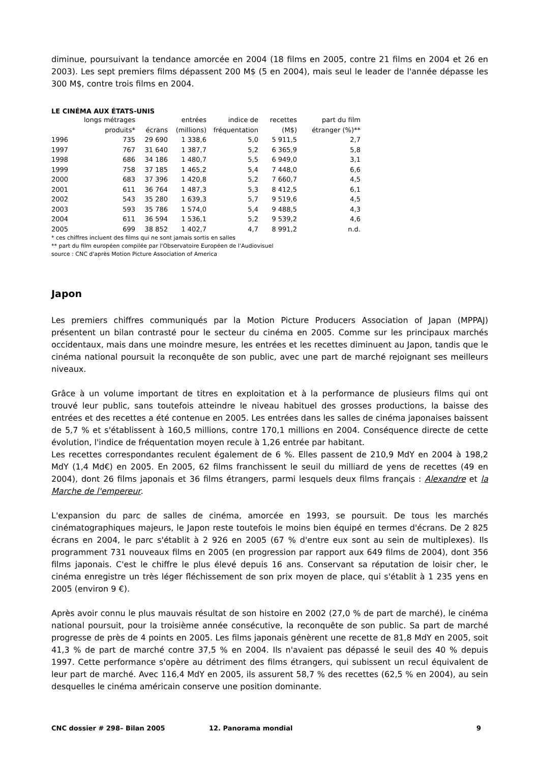diminue, poursuivant la tendance amorcée en 2004 (18 films en 2005, contre 21 films en 2004 et 26 en 2003). Les sept premiers films dépassent 200 M$ (5 en 2004), mais seul le leader de l'année dépasse les 300 M$, contre trois films en 2004.
LE CINÉMA AUX ÉTATS-UNIS
| | longs métrages produits* | écrans | entrées (millions) | indice de fréquentation | recettes (M$) | part du film étranger (%)** |
| --- | --- | --- | --- | --- | --- | --- |
| 1996 | 735 | 29 690 | 1 338,6 | 5,0 | 5 911,5 | 2,7 |
| 1997 | 767 | 31 640 | 1 387,7 | 5,2 | 6 365,9 | 5,8 |
| 1998 | 686 | 34 186 | 1 480,7 | 5,5 | 6 949,0 | 3,1 |
| 1999 | 758 | 37 185 | 1 465,2 | 5,4 | 7 448,0 | 6,6 |
| 2000 | 683 | 37 396 | 1 420,8 | 5,2 | 7 660,7 | 4,5 |
| 2001 | 611 | 36 764 | 1 487,3 | 5,3 | 8 412,5 | 6,1 |
| 2002 | 543 | 35 280 | 1 639,3 | 5,7 | 9 519,6 | 4,5 |
| 2003 | 593 | 35 786 | 1 574,0 | 5,4 | 9 488,5 | 4,3 |
| 2004 | 611 | 36 594 | 1 536,1 | 5,2 | 9 539,2 | 4,6 |
| 2005 | 699 | 38 852 | 1 402,7 | 4,7 | 8 991,2 | n.d. |
* ces chiffres incluent des films qui ne sont jamais sortis en salles
** part du film européen compilée par l'Observatoire Européen de l'Audiovisuel
source : CNC d'après Motion Picture Association of America
Japon
Les premiers chiffres communiqués par la Motion Picture Producers Association of Japan (MPPAJ) présentent un bilan contrasté pour le secteur du cinéma en 2005. Comme sur les principaux marchés occidentaux, mais dans une moindre mesure, les entrées et les recettes diminuent au Japon, tandis que le cinéma national poursuit la reconquête de son public, avec une part de marché rejoignant ses meilleurs niveaux.
Grâce à un volume important de titres en exploitation et à la performance de plusieurs films qui ont trouvé leur public, sans toutefois atteindre le niveau habituel des grosses productions, la baisse des entrées et des recettes a été contenue en 2005. Les entrées dans les salles de cinéma japonaises baissent de 5,7 % et s'établissent à 160,5 millions, contre 170,1 millions en 2004. Conséquence directe de cette évolution, l'indice de fréquentation moyen recule à 1,26 entrée par habitant.
Les recettes correspondantes reculent également de 6 %. Elles passent de 210,9 MdY en 2004 à 198,2 MdY (1,4 Md€) en 2005. En 2005, 62 films franchissent le seuil du milliard de yens de recettes (49 en 2004), dont 26 films japonais et 36 films étrangers, parmi lesquels deux films français : Alexandre et la Marche de l'empereur.
L'expansion du parc de salles de cinéma, amorcée en 1993, se poursuit. De tous les marchés cinématographiques majeurs, le Japon reste toutefois le moins bien équipé en termes d'écrans. De 2 825 écrans en 2004, le parc s'établit à 2 926 en 2005 (67 % d'entre eux sont au sein de multiplexes). Ils programment 731 nouveaux films en 2005 (en progression par rapport aux 649 films de 2004), dont 356 films japonais. C'est le chiffre le plus élevé depuis 16 ans. Conservant sa réputation de loisir cher, le cinéma enregistre un très léger fléchissement de son prix moyen de place, qui s'établit à 1 235 yens en 2005 (environ 9 €).
Après avoir connu le plus mauvais résultat de son histoire en 2002 (27,0 % de part de marché), le cinéma national poursuit, pour la troisième année consécutive, la reconquête de son public. Sa part de marché progresse de près de 4 points en 2005. Les films japonais génèrent une recette de 81,8 MdY en 2005, soit 41,3 % de part de marché contre 37,5 % en 2004. Ils n'avaient pas dépassé le seuil des 40 % depuis 1997. Cette performance s'opère au détriment des films étrangers, qui subissent un recul équivalent de leur part de marché. Avec 116,4 MdY en 2005, ils assurent 58,7 % des recettes (62,5 % en 2004), au sein desquelles le cinéma américain conserve une position dominante.
CNC dossier # 298– Bilan 2005 12. Panorama mondial 9